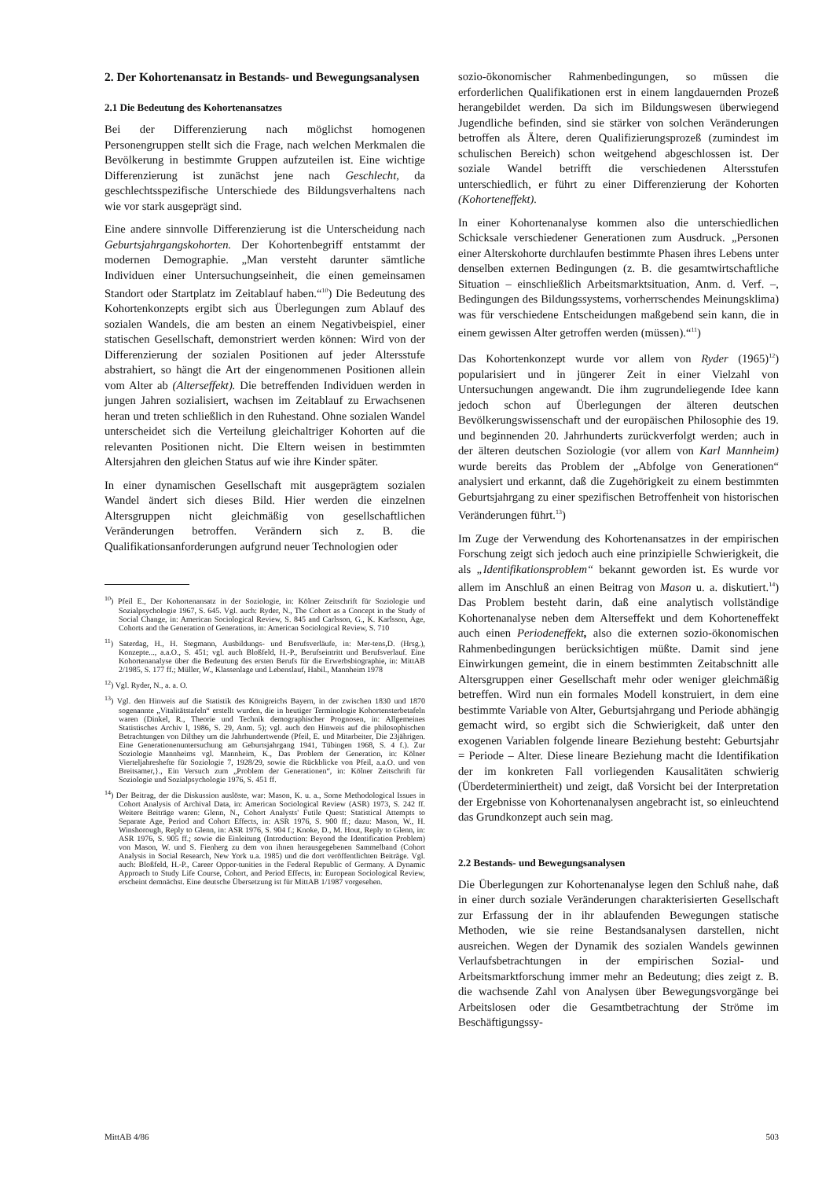2. Der Kohortenansatz in Bestands- und Bewegungsanalysen
2.1 Die Bedeutung des Kohortenansatzes
Bei der Differenzierung nach möglichst homogenen Personengruppen stellt sich die Frage, nach welchen Merkmalen die Bevölkerung in bestimmte Gruppen aufzuteilen ist. Eine wichtige Differenzierung ist zunächst jene nach Geschlecht, da geschlechtsspezifische Unterschiede des Bildungsverhaltens nach wie vor stark ausgeprägt sind.
Eine andere sinnvolle Differenzierung ist die Unterscheidung nach Geburtsjahrgangskohorten. Der Kohortenbegriff entstammt der modernen Demographie. „Man versteht darunter sämtliche Individuen einer Untersuchungseinheit, die einen gemeinsamen Standort oder Startplatz im Zeitablauf haben.“<sup>10</sup>) Die Bedeutung des Kohortenkonzepts ergibt sich aus Überlegungen zum Ablauf des sozialen Wandels, die am besten an einem Negativbeispiel, einer statischen Gesellschaft, demonstriert werden können: Wird von der Differenzierung der sozialen Positionen auf jeder Altersstufe abstrahiert, so hängt die Art der eingenommenen Positionen allein vom Alter ab (Alterseffekt). Die betreffenden Individuen werden in jungen Jahren sozialisiert, wachsen im Zeitablauf zu Erwachsenen heran und treten schließlich in den Ruhestand. Ohne sozialen Wandel unterscheidet sich die Verteilung gleichaltriger Kohorten auf die relevanten Positionen nicht. Die Eltern weisen in bestimmten Altersjahren den gleichen Status auf wie ihre Kinder später.
In einer dynamischen Gesellschaft mit ausgeprägtem sozialen Wandel ändert sich dieses Bild. Hier werden die einzelnen Altersgruppen nicht gleichmäßig von gesellschaftlichen Veränderungen betroffen. Verändern sich z. B. die Qualifikationsanforderungen aufgrund neuer Technologien oder
<sup>10</sup>) Pfeil E., Der Kohortenansatz in der Soziologie, in: Kölner Zeitschrift für Soziologie und Sozialpsychologie 1967, S. 645. Vgl. auch: Ryder, N., The Cohort as a Concept in the Study of Social Change, in: American Sociological Review, S. 845 and Carlsson, G., K. Karlsson, Age, Cohorts and the Generation of Generations, in: American Sociological Review, S. 710
<sup>11</sup>) Saterdag, H., H. Stegmann, Ausbildungs- und Berufsverläufe, in: Mer-tens,D. (Hrsg.), Konzepte..., a.a.O., S. 451; vgl. auch Bloßfeld, H.-P., Berufseintritt und Berufsverlauf. Eine Kohortenanalyse über die Bedeutung des ersten Berufs für die Erwerbsbiographie, in: MittAB 2/1985, S. 177 ff.; Müller, W., Klassenlage und Lebenslauf, Habil., Mannheim 1978
<sup>12</sup>) Vgl. Ryder, N., a. a. O.
<sup>13</sup>) Vgl. den Hinweis auf die Statistik des Königreichs Bayern, in der zwischen 1830 und 1870 sogenannte „Vitalitätstafeln“ erstellt wurden, die in heutiger Terminologie Kohortensterbetafeln waren (Dinkel, R., Theorie und Technik demographischer Prognosen, in: Allgemeines Statistisches Archiv l, 1986, S. 29, Anm. 5); vgl. auch den Hinweis auf die philosophischen Betrachtungen von Dilthey um die Jahrhundertwende (Pfeil, E. und Mitarbeiter, Die 23jährigen. Eine Generationenuntersuchung am Geburtsjahrgang 1941, Tübingen 1968, S. 4 f.). Zur Soziologie Mannheims vgl. Mannheim, K., Das Problem der Generation, in: Kölner Vierteljahreshefte für Soziologie 7, 1928/29, sowie die Rückblicke von Pfeil, a.a.O. und von Breitsamer,}., Ein Versuch zum „Problem der Generationen“, in: Kölner Zeitschrift für Soziologie und Sozialpsychologie 1976, S. 451 ff.
<sup>14</sup>) Der Beitrag, der die Diskussion auslöste, war: Mason, K. u. a., Some Methodological Issues in Cohort Analysis of Archival Data, in: American Sociological Review (ASR) 1973, S. 242 ff. Weitere Beiträge waren: Glenn, N., Cohort Analysts' Futile Quest: Statistical Attempts to Separate Age, Period and Cohort Effects, in: ASR 1976, S. 900 ff.; dazu: Mason, W., H. Winshorough, Reply to Glenn, in: ASR 1976, S. 904 f.; Knoke, D., M. Hout, Reply to Glenn, in: ASR 1976, S. 905 ff.; sowie die Einleitung (Introduction: Beyond the Identification Problem) von Mason, W. und S. Fienherg zu dem von ihnen herausgegebenen Sammelband (Cohort Analysis in Social Research, New York u.a. 1985) und die dort veröffentlichten Beiträge. Vgl. auch: Bloßfeld, H.-P., Career Oppor-tunities in the Federal Republic of Germany. A Dynamic Approach to Study Life Course, Cohort, and Period Effects, in: European Sociological Review, erscheint demnächst. Eine deutsche Übersetzung ist für MittAB 1/1987 vorgesehen.
sozio-ökonomischer Rahmenbedingungen, so müssen die erforderlichen Qualifikationen erst in einem langdauernden Prozeß herangebildet werden. Da sich im Bildungswesen überwiegend Jugendliche befinden, sind sie stärker von solchen Veränderungen betroffen als Ältere, deren Qualifizierungsprozeß (zumindest im schulischen Bereich) schon weitgehend abgeschlossen ist. Der soziale Wandel betrifft die verschiedenen Altersstufen unterschiedlich, er führt zu einer Differenzierung der Kohorten (Kohorteneffekt).
In einer Kohortenanalyse kommen also die unterschiedlichen Schicksale verschiedener Generationen zum Ausdruck. „Personen einer Alterskohorte durchlaufen bestimmte Phasen ihres Lebens unter denselben externen Bedingungen (z. B. die gesamtwirtschaftliche Situation – einschließlich Arbeitsmarktsituation, Anm. d. Verf. –, Bedingungen des Bildungssystems, vorherrschendes Meinungsklima) was für verschiedene Entscheidungen maßgebend sein kann, die in einem gewissen Alter getroffen werden (müssen).“<sup>11</sup>)
Das Kohortenkonzept wurde vor allem von Ryder (1965)<sup>12</sup>) popularisiert und in jüngerer Zeit in einer Vielzahl von Untersuchungen angewandt. Die ihm zugrundeliegende Idee kann jedoch schon auf Überlegungen der älteren deutschen Bevölkerungswissenschaft und der europäischen Philosophie des 19. und beginnenden 20. Jahrhunderts zurückverfolgt werden; auch in der älteren deutschen Soziologie (vor allem von Karl Mannheim) wurde bereits das Problem der „Abfolge von Generationen“ analysiert und erkannt, daß die Zugehörigkeit zu einem bestimmten Geburtsjahrgang zu einer spezifischen Betroffenheit von historischen Veränderungen führt.<sup>13</sup>)
Im Zuge der Verwendung des Kohortenansatzes in der empirischen Forschung zeigt sich jedoch auch eine prinzipielle Schwierigkeit, die als „Identifikationsproblem“ bekannt geworden ist. Es wurde vor allem im Anschluß an einen Beitrag von Mason u. a. diskutiert.<sup>14</sup>) Das Problem besteht darin, daß eine analytisch vollständige Kohortenanalyse neben dem Alterseffekt und dem Kohorteneffekt auch einen Periodeneffekt, also die externen sozio-ökonomischen Rahmenbedingungen berücksichtigen müßte. Damit sind jene Einwirkungen gemeint, die in einem bestimmten Zeitabschnitt alle Altersgruppen einer Gesellschaft mehr oder weniger gleichmäßig betreffen. Wird nun ein formales Modell konstruiert, in dem eine bestimmte Variable von Alter, Geburtsjahrgang und Periode abhängig gemacht wird, so ergibt sich die Schwierigkeit, daß unter den exogenen Variablen folgende lineare Beziehung besteht: Geburtsjahr = Periode – Alter. Diese lineare Beziehung macht die Identifikation der im konkreten Fall vorliegenden Kausalitäten schwierig (Überdeterminiertheit) und zeigt, daß Vorsicht bei der Interpretation der Ergebnisse von Kohortenanalysen angebracht ist, so einleuchtend das Grundkonzept auch sein mag.
2.2 Bestands- und Bewegungsanalysen
Die Überlegungen zur Kohortenanalyse legen den Schluß nahe, daß in einer durch soziale Veränderungen charakterisierten Gesellschaft zur Erfassung der in ihr ablaufenden Bewegungen statische Methoden, wie sie reine Bestandsanalysen darstellen, nicht ausreichen. Wegen der Dynamik des sozialen Wandels gewinnen Verlaufsbetrachtungen in der empirischen Sozial- und Arbeitsmarktforschung immer mehr an Bedeutung; dies zeigt z. B. die wachsende Zahl von Analysen über Bewegungsvorgänge bei Arbeitslosen oder die Gesamtbetrachtung der Ströme im Beschäftigungssy-
MittAB 4/86 503